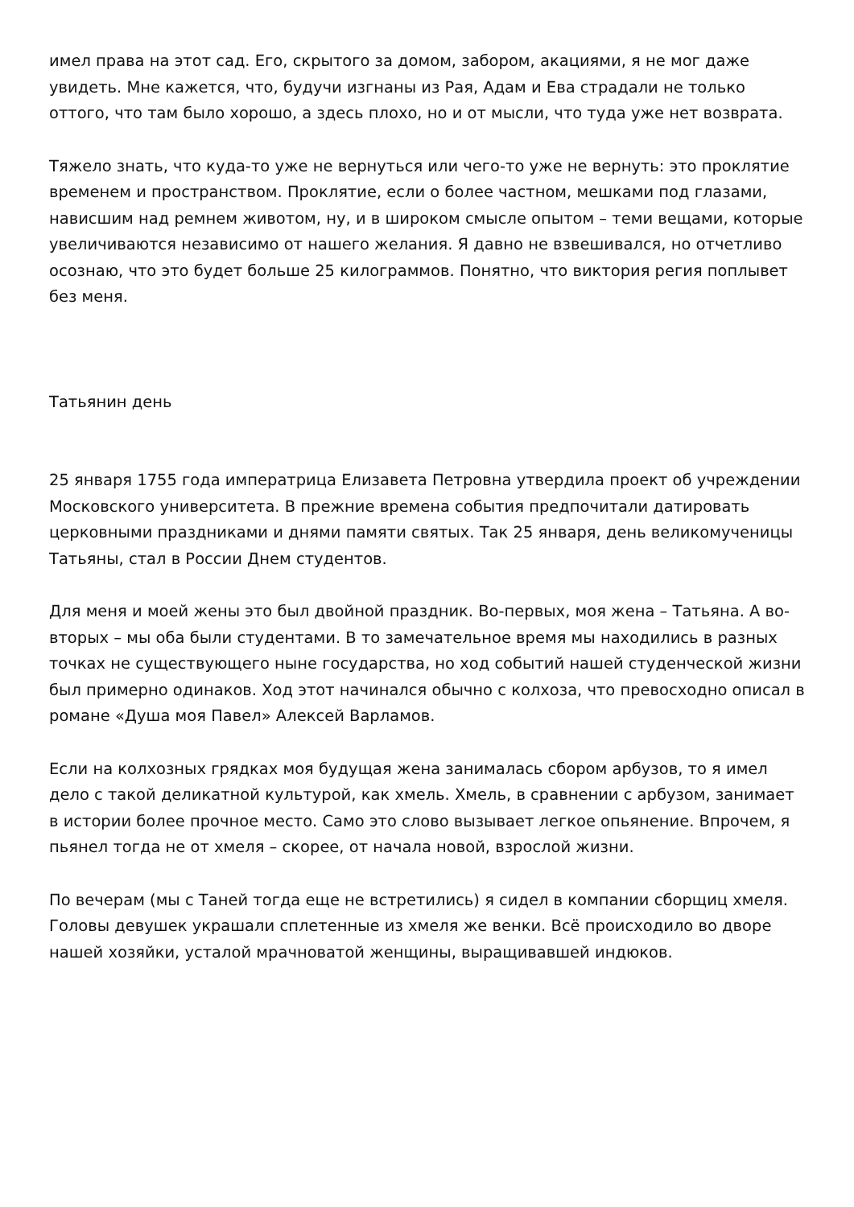имел права на этот сад. Его, скрытого за домом, забором, акациями, я не мог даже увидеть. Мне кажется, что, будучи изгнаны из Рая, Адам и Ева страдали не только оттого, что там было хорошо, а здесь плохо, но и от мысли, что туда уже нет возврата.
Тяжело знать, что куда-то уже не вернуться или чего-то уже не вернуть: это проклятие временем и пространством. Проклятие, если о более частном, мешками под глазами, нависшим над ремнем животом, ну, и в широком смысле опытом – теми вещами, которые увеличиваются независимо от нашего желания. Я давно не взвешивался, но отчетливо осознаю, что это будет больше 25 килограммов. Понятно, что виктория регия поплывет без меня.
Татьянин день
25 января 1755 года императрица Елизавета Петровна утвердила проект об учреждении Московского университета. В прежние времена события предпочитали датировать церковными праздниками и днями памяти святых. Так 25 января, день великомученицы Татьяны, стал в России Днем студентов.
Для меня и моей жены это был двойной праздник. Во-первых, моя жена – Татьяна. А во-вторых – мы оба были студентами. В то замечательное время мы находились в разных точках не существующего ныне государства, но ход событий нашей студенческой жизни был примерно одинаков. Ход этот начинался обычно с колхоза, что превосходно описал в романе «Душа моя Павел» Алексей Варламов.
Если на колхозных грядках моя будущая жена занималась сбором арбузов, то я имел дело с такой деликатной культурой, как хмель. Хмель, в сравнении с арбузом, занимает в истории более прочное место. Само это слово вызывает легкое опьянение. Впрочем, я пьянел тогда не от хмеля – скорее, от начала новой, взрослой жизни.
По вечерам (мы с Таней тогда еще не встретились) я сидел в компании сборщиц хмеля. Головы девушек украшали сплетенные из хмеля же венки. Всё происходило во дворе нашей хозяйки, усталой мрачноватой женщины, выращивавшей индюков.